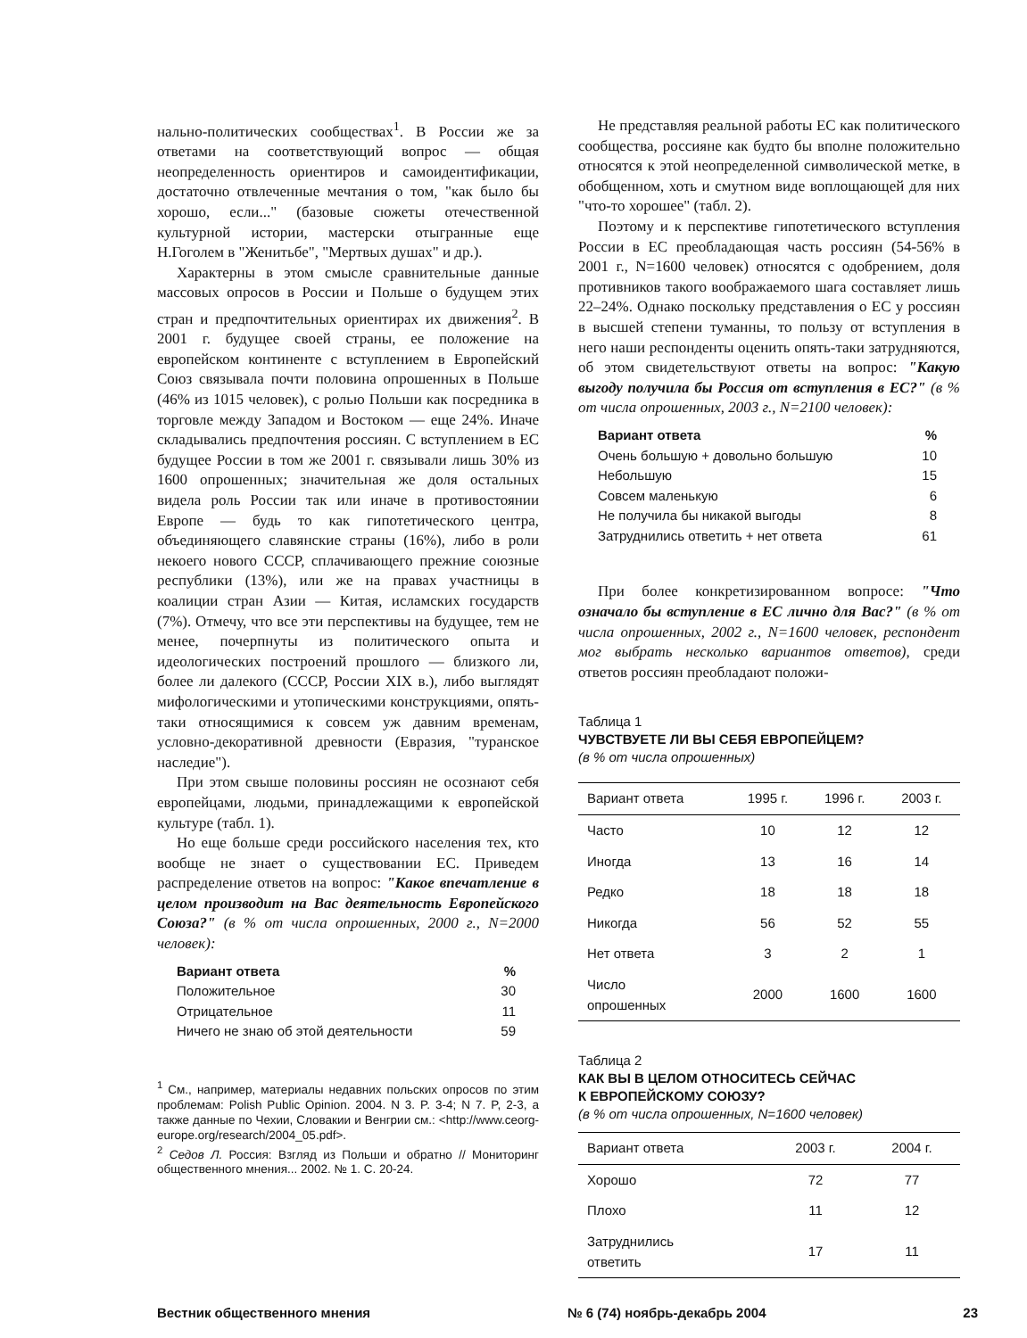нально-политических сообществах<sup>1</sup>. В России же за ответами на соответствующий вопрос — общая неопределенность ориентиров и самоидентификации, достаточно отвлеченные мечтания о том, "как было бы хорошо, если..." (базовые сюжеты отечественной культурной истории, мастерски отыгранные еще Н.Гоголем в "Женитьбе", "Мертвых душах" и др.).
Характерны в этом смысле сравнительные данные массовых опросов в России и Польше о будущем этих стран и предпочтительных ориентирах их движения<sup>2</sup>. В 2001 г. будущее своей страны, ее положение на европейском континенте с вступлением в Европейский Союз связывала почти половина опрошенных в Польше (46% из 1015 человек), с ролью Польши как посредника в торговле между Западом и Востоком — еще 24%. Иначе складывались предпочтения россиян. С вступлением в ЕС будущее России в том же 2001 г. связывали лишь 30% из 1600 опрошенных; значительная же доля остальных видела роль России так или иначе в противостоянии Европе — будь то как гипотетического центра, объединяющего славянские страны (16%), либо в роли некоего нового СССР, сплачивающего прежние союзные республики (13%), или же на правах участницы в коалиции стран Азии — Китая, исламских государств (7%). Отмечу, что все эти перспективы на будущее, тем не менее, почерпнуты из политического опыта и идеологических построений прошлого — близкого ли, более ли далекого (СССР, России XIX в.), либо выглядят мифологическими и утопическими конструкциями, опять-таки относящимися к совсем уж давним временам, условно-декоративной древности (Евразия, "туранское наследие").
При этом свыше половины россиян не осознают себя европейцами, людьми, принадлежащими к европейской культуре (табл. 1).
Но еще больше среди российского населения тех, кто вообще не знает о существовании ЕС. Приведем распределение ответов на вопрос: "Какое впечатление в целом производит на Вас деятельность Европейского Союза?" (в % от числа опрошенных, 2000 г., N=2000 человек):
| Вариант ответа | % |
| Положительное | 30 |
| Отрицательное | 11 |
| Ничего не знаю об этой деятельности | 59 |
<sup>1</sup> См., например, материалы недавних польских опросов по этим проблемам: Polish Public Opinion. 2004. N 3. P. 3-4; N 7. P, 2-3, а также данные по Чехии, Словакии и Венгрии см.: <http://www.ceorg-europe.org/research/2004_05.pdf>.
<sup>2</sup> Седов Л. Россия: Взгляд из Польши и обратно // Мониторинг общественного мнения... 2002. № 1. С. 20-24.
Не представляя реальной работы ЕС как политического сообщества, россияне как будто бы вполне положительно относятся к этой неопределенной символической метке, в обобщенном, хоть и смутном виде воплощающей для них "что-то хорошее" (табл. 2).
Поэтому и к перспективе гипотетического вступления России в ЕС преобладающая часть россиян (54-56% в 2001 г., N=1600 человек) относятся с одобрением, доля противников такого воображаемого шага составляет лишь 22–24%. Однако поскольку представления о ЕС у россиян в высшей степени туманны, то пользу от вступления в него наши респонденты оценить опять-таки затрудняются, об этом свидетельствуют ответы на вопрос: "Какую выгоду получила бы Россия от вступления в ЕС?" (в % от числа опрошенных, 2003 г., N=2100 человек):
| Вариант ответа | % |
| Очень большую + довольно большую | 10 |
| Небольшую | 15 |
| Совсем маленькую | 6 |
| Не получила бы никакой выгоды | 8 |
| Затруднились ответить + нет ответа | 61 |
При более конкретизированном вопросе: "Что означало бы вступление в ЕС лично для Вас?" (в % от числа опрошенных, 2002 г., N=1600 человек, респондент мог выбрать несколько вариантов ответов), среди ответов россиян преобладают положи-
Таблица 1
ЧУВСТВУЕТЕ ЛИ ВЫ СЕБЯ ЕВРОПЕЙЦЕМ?
(в % от числа опрошенных)
| Вариант ответа | 1995 г. | 1996 г. | 2003 г. |
| --- | --- | --- | --- |
| Часто | 10 | 12 | 12 |
| Иногда | 13 | 16 | 14 |
| Редко | 18 | 18 | 18 |
| Никогда | 56 | 52 | 55 |
| Нет ответа | 3 | 2 | 1 |
| Число опрошенных | 2000 | 1600 | 1600 |
Таблица 2
КАК ВЫ В ЦЕЛОМ ОТНОСИТЕСЬ СЕЙЧАС
К ЕВРОПЕЙСКОМУ СОЮЗУ?
(в % от числа опрошенных, N=1600 человек)
| Вариант ответа | 2003 г. | 2004 г. |
| --- | --- | --- |
| Хорошо | 72 | 77 |
| Плохо | 11 | 12 |
| Затруднились ответить | 17 | 11 |
Вестник общественного мнения № 6 (74) ноябрь-декабрь 2004 23